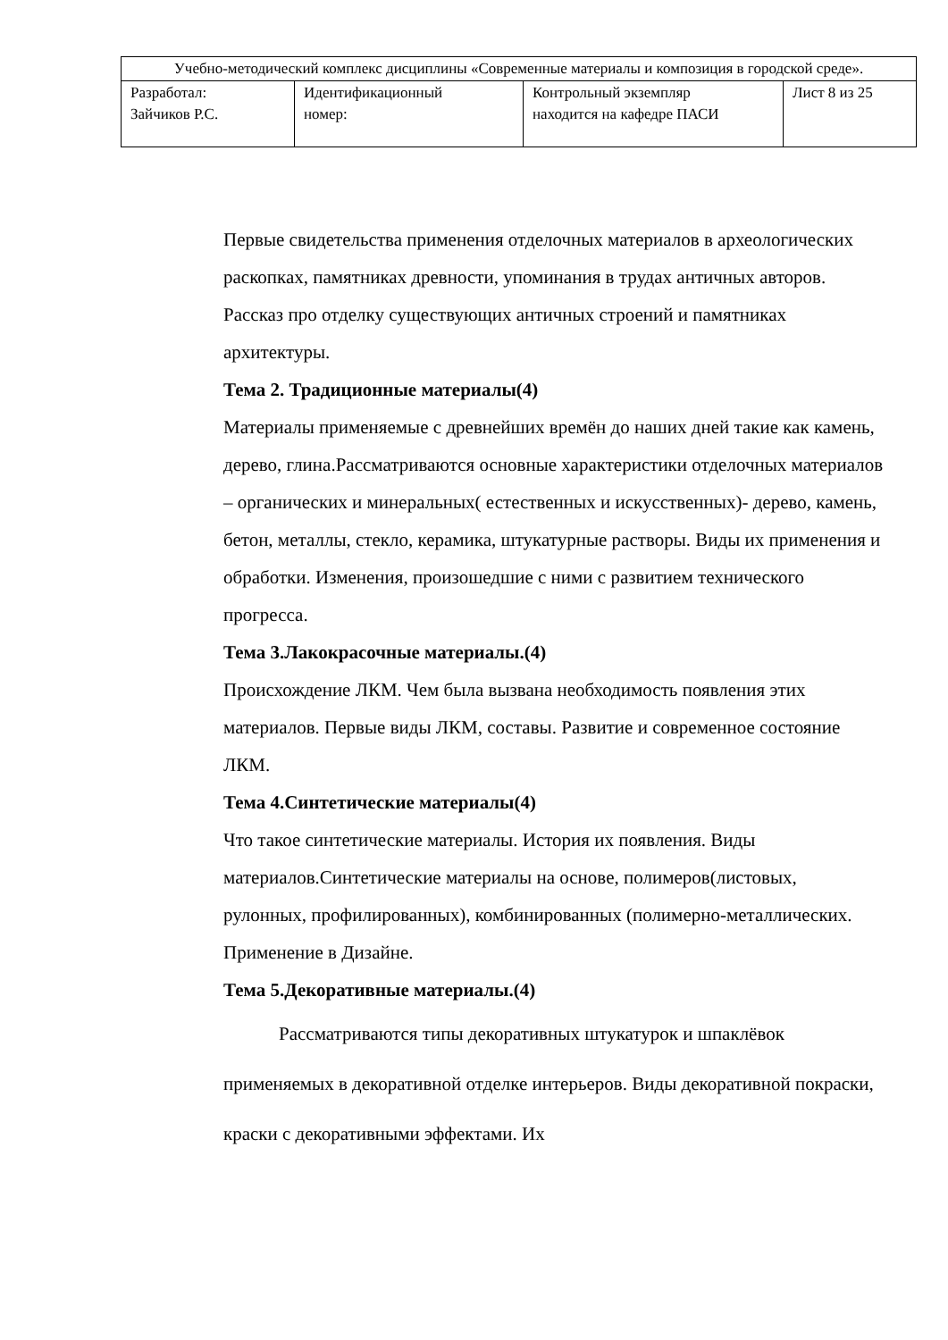| Учебно-методический комплекс дисциплины «Современные материалы и композиция в городской среде». | | | |
| Разработал: Зайчиков Р.С. | Идентификационный номер: | Контрольный экземпляр находится на кафедре ПАСИ | Лист 8 из 25 |
Первые свидетельства применения отделочных материалов в археологических раскопках, памятниках древности, упоминания в трудах античных авторов. Рассказ про отделку существующих античных строений и памятниках архитектуры.
Тема 2. Традиционные материалы(4)
Материалы применяемые с древнейших времён до наших дней такие как камень, дерево, глина.Рассматриваются основные характеристики отделочных материалов – органических и минеральных( естественных и искусственных)- дерево, камень, бетон, металлы, стекло, керамика, штукатурные растворы. Виды их применения и обработки. Изменения, произошедшие с ними с развитием технического прогресса.
Тема 3.Лакокрасочные материалы.(4)
Происхождение ЛКМ. Чем была вызвана необходимость появления этих материалов. Первые виды ЛКМ, составы. Развитие и современное состояние ЛКМ.
Тема 4.Синтетические материалы(4)
Что такое синтетические материалы. История их появления. Виды материалов.Синтетические материалы на основе, полимеров(листовых, рулонных, профилированных), комбинированных (полимерно-металлических. Применение в Дизайне.
Тема 5.Декоративные материалы.(4)
Рассматриваются типы декоративных штукатурок и шпаклёвок применяемых в декоративной отделке интерьеров. Виды декоративной покраски, краски с декоративными эффектами. Их